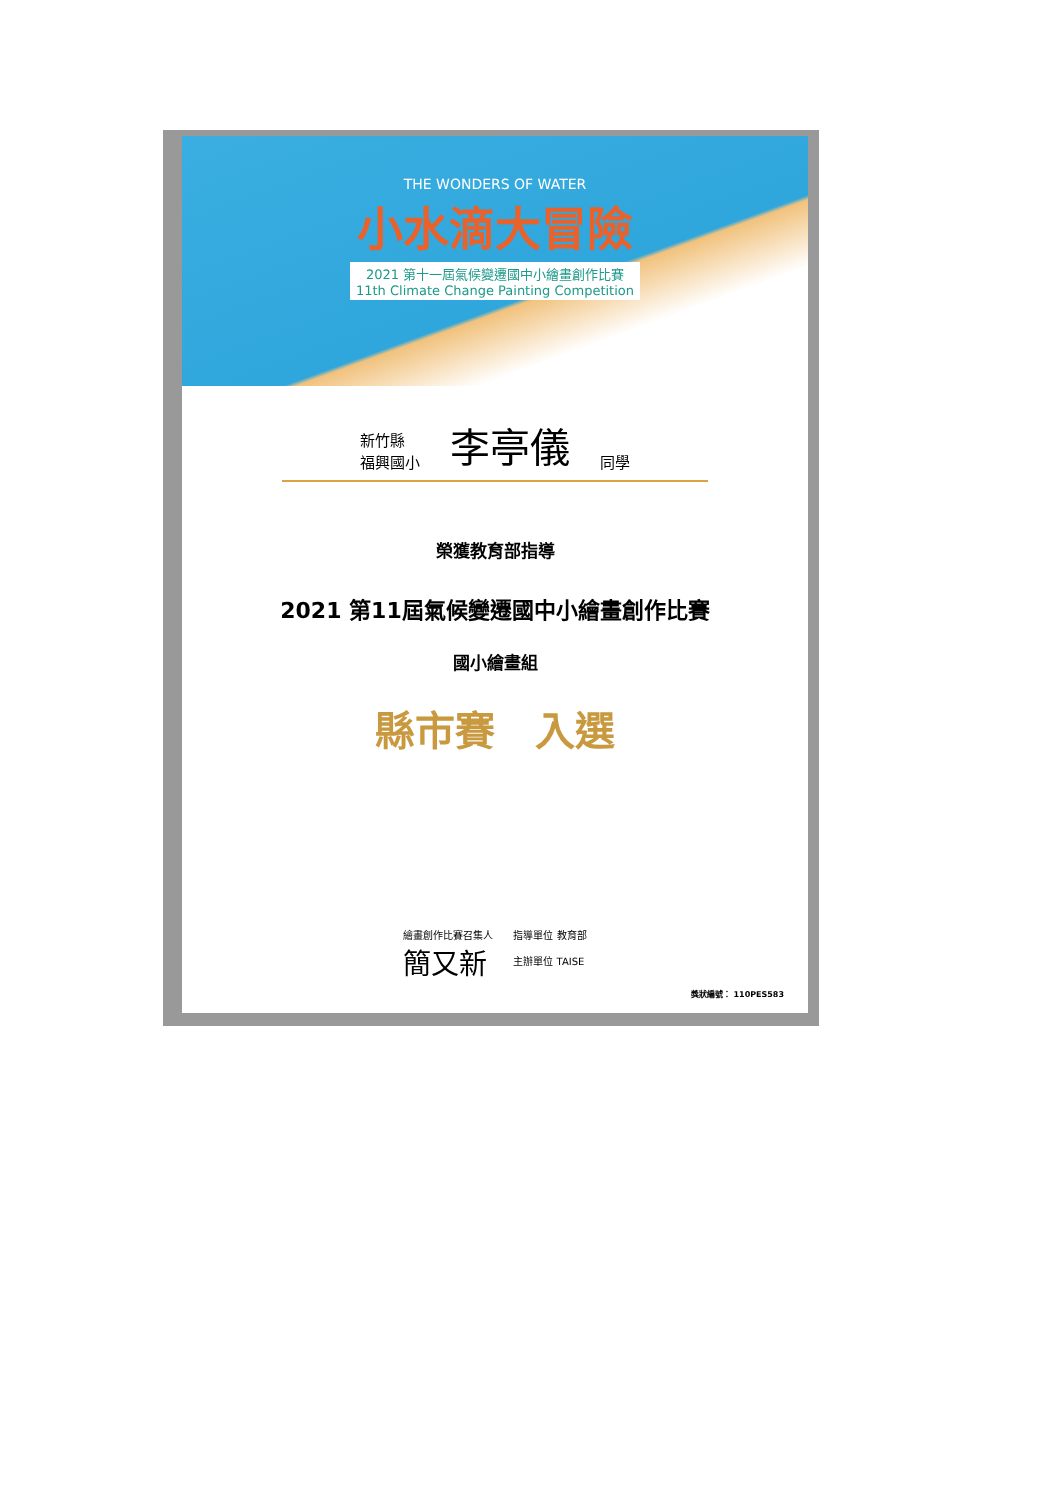THE WONDERS OF WATER
小水滴大冒險
2021 第十一屆氣候變遷國中小繪畫創作比賽
11th Climate Change Painting Competition
新竹縣
福興國小
李亭儀
同學
榮獲教育部指導
2021 第11屆氣候變遷國中小繪畫創作比賽
國小繪畫組
縣市賽　入選
繪畫創作比賽召集人
簡又新
指導單位 教育部
主辦單位 TAISE
獎狀編號： 110PES583